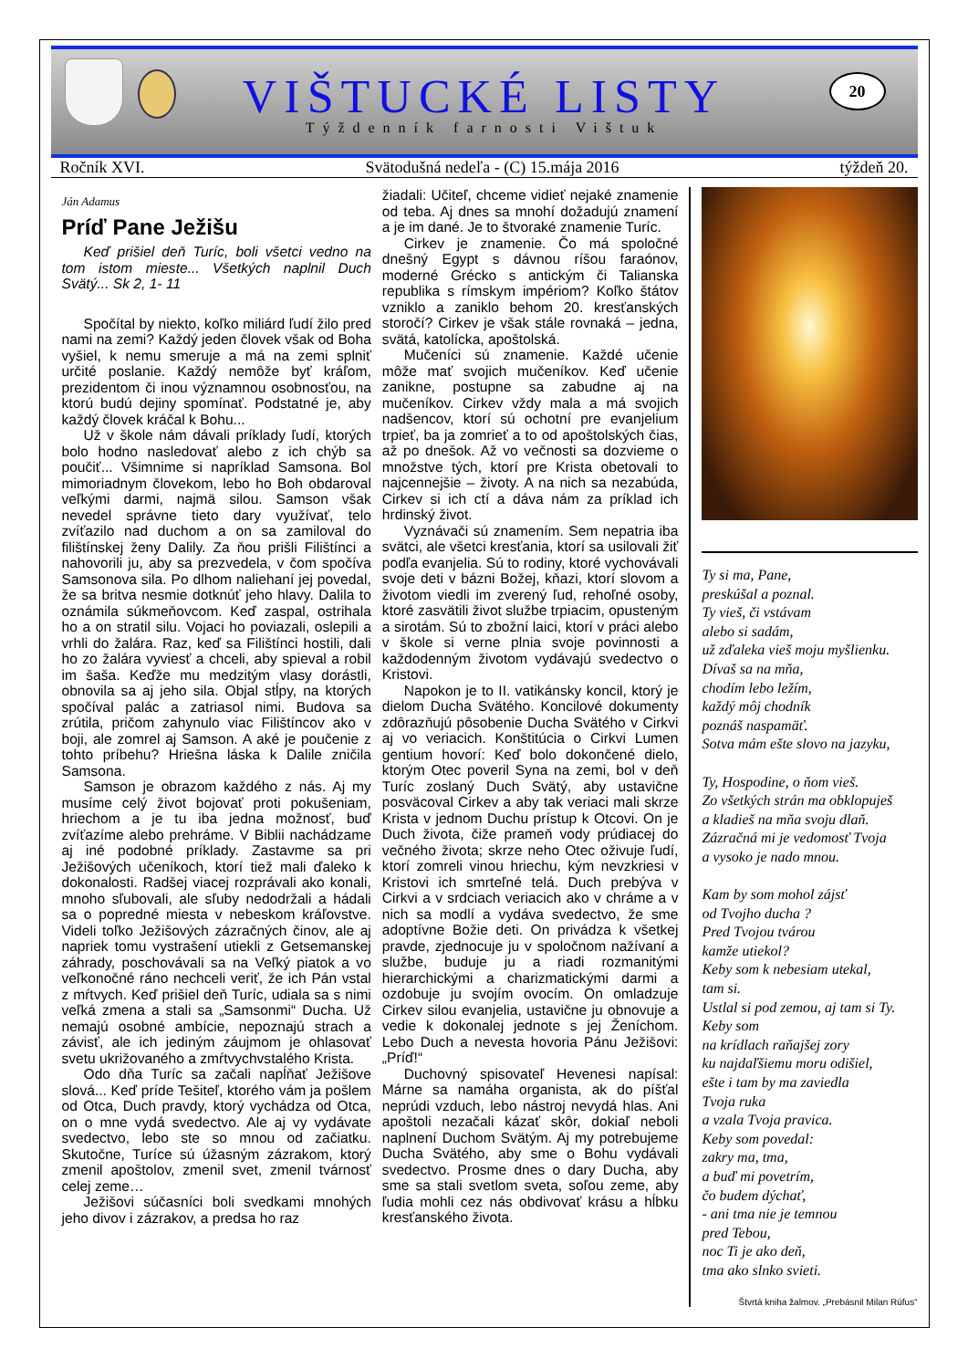VIŠTUCKÉ LISTY
Týždenník farnosti Vištuk
20
Ročník XVI. Svätodušná nedeľa - (C) 15.mája 2016 týždeň 20.
Ján Adamus
Príď Pane Ježišu
Keď prišiel deň Turíc, boli všetci vedno na tom istom mieste... Všetkých naplnil Duch Svätý... Sk 2, 1- 11
Spočítal by niekto, koľko miliárd ľudí žilo pred nami na zemi? Každý jeden človek však od Boha vyšiel, k nemu smeruje a má na zemi splniť určité poslanie. Každý nemôže byť kráľom, prezidentom či inou významnou osobnosťou, na ktorú budú dejiny spomínať. Podstatné je, aby každý človek kráčal k Bohu...
Už v škole nám dávali príklady ľudí, ktorých bolo hodno nasledovať alebo z ich chýb sa poučiť... Všimnime si napríklad Samsona. Bol mimoriadnym človekom, lebo ho Boh obdaroval veľkými darmi, najmä silou. Samson však nevedel správne tieto dary využívať, telo zvíťazilo nad duchom a on sa zamiloval do filištínskej ženy Dalily. Za ňou prišli Filištínci a nahovorili ju, aby sa prezvedela, v čom spočíva Samsonova sila. Po dlhom naliehaní jej povedal, že sa britva nesmie dotknúť jeho hlavy. Dalila to oznámila súkmeňovcom. Keď zaspal, ostrihala ho a on stratil silu. Vojaci ho poviazali, oslepili a vrhli do žalára. Raz, keď sa Filištínci hostili, dali ho zo žalára vyviesť a chceli, aby spieval a robil im šaša. Keďže mu medzitým vlasy dorástli, obnovila sa aj jeho sila. Objal stĺpy, na ktorých spočíval palác a zatriasol nimi. Budova sa zrútila, pričom zahynulo viac Filištíncov ako v boji, ale zomrel aj Samson. A aké je poučenie z tohto príbehu? Hriešna láska k Dalile zničila Samsona.
Samson je obrazom každého z nás. Aj my musíme celý život bojovať proti pokušeniam, hriechom a je tu iba jedna možnosť, buď zvíťazíme alebo prehráme. V Biblii nachádzame aj iné podobné príklady. Zastavme sa pri Ježišových učeníkoch, ktorí tiež mali ďaleko k dokonalosti. Radšej viacej rozprávali ako konali, mnoho sľubovali, ale sľuby nedodržali a hádali sa o popredné miesta v nebeskom kráľovstve. Videli toľko Ježišových zázračných činov, ale aj napriek tomu vystrašení utiekli z Getsemanskej záhrady, poschovávali sa na Veľký piatok a vo veľkonočné ráno nechceli veriť, že ich Pán vstal z mŕtvych. Keď prišiel deň Turíc, udiala sa s nimi veľká zmena a stali sa „Samsonmi“ Ducha. Už nemajú osobné ambície, nepoznajú strach a závisť, ale ich jediným záujmom je ohlasovať svetu ukrižovaného a zmŕtvychvstalého Krista.
Odo dňa Turíc sa začali napĺňať Ježišove slová... Keď príde Tešiteľ, ktorého vám ja pošlem od Otca, Duch pravdy, ktorý vychádza od Otca, on o mne vydá svedectvo. Ale aj vy vydávate svedectvo, lebo ste so mnou od začiatku. Skutočne, Turíce sú úžasným zázrakom, ktorý zmenil apoštolov, zmenil svet, zmenil tvárnosť celej zeme…
Ježišovi súčasníci boli svedkami mnohých jeho divov i zázrakov, a predsa ho raz
žiadali: Učiteľ, chceme vidieť nejaké znamenie od teba. Aj dnes sa mnohí dožadujú znamení a je im dané. Je to štvoraké znamenie Turíc.
Cirkev je znamenie. Čo má spoločné dnešný Egypt s dávnou ríšou faraónov, moderné Grécko s antickým či Talianska republika s rímskym impériom? Koľko štátov vzniklo a zaniklo behom 20. kresťanských storočí? Cirkev je však stále rovnaká – jedna, svätá, katolícka, apoštolská.
Mučeníci sú znamenie. Každé učenie môže mať svojich mučeníkov. Keď učenie zanikne, postupne sa zabudne aj na mučeníkov. Cirkev vždy mala a má svojich nadšencov, ktorí sú ochotní pre evanjelium trpieť, ba ja zomrieť a to od apoštolských čias, až po dnešok. Až vo večnosti sa dozvieme o množstve tých, ktorí pre Krista obetovali to najcennejšie – životy. A na nich sa nezabúda, Cirkev si ich ctí a dáva nám za príklad ich hrdinský život.
Vyznávači sú znamením. Sem nepatria iba svätci, ale všetci kresťania, ktorí sa usilovali žiť podľa evanjelia. Sú to rodiny, ktoré vychovávali svoje deti v bázni Božej, kňazi, ktorí slovom a životom viedli im zverený ľud, rehoľné osoby, ktoré zasvätili život službe trpiacim, opusteným a sirotám. Sú to zbožní laici, ktorí v práci alebo v škole si verne plnia svoje povinnosti a každodenným životom vydávajú svedectvo o Kristovi.
Napokon je to II. vatikánsky koncil, ktorý je dielom Ducha Svätého. Koncilové dokumenty zdôrazňujú pôsobenie Ducha Svätého v Cirkvi aj vo veriacich. Konštitúcia o Cirkvi Lumen gentium hovorí: Keď bolo dokončené dielo, ktorým Otec poveril Syna na zemi, bol v deň Turíc zoslaný Duch Svätý, aby ustavične posväcoval Cirkev a aby tak veriaci mali skrze Krista v jednom Duchu prístup k Otcovi. On je Duch života, čiže prameň vody prúdiacej do večného života; skrze neho Otec oživuje ľudí, ktorí zomreli vinou hriechu, kým nevzkriesi v Kristovi ich smrteľné telá. Duch prebýva v Cirkvi a v srdciach veriacich ako v chráme a v nich sa modlí a vydáva svedectvo, že sme adoptívne Božie deti. On privádza k všetkej pravde, zjednocuje ju v spoločnom nažívaní a službe, buduje ju a riadi rozmanitými hierarchickými a charizmatickými darmi a ozdobuje ju svojím ovocím. On omladzuje Cirkev silou evanjelia, ustavične ju obnovuje a vedie k dokonalej jednote s jej Ženíchom. Lebo Duch a nevesta hovoria Pánu Ježišovi: „Príď!“
Duchovný spisovateľ Hevenesi napísal: Márne sa namáha organista, ak do píšťal neprúdi vzduch, lebo nástroj nevydá hlas. Ani apoštoli nezačali kázať skôr, dokiaľ neboli naplnení Duchom Svätým. Aj my potrebujeme Ducha Svätého, aby sme o Bohu vydávali svedectvo. Prosme dnes o dary Ducha, aby sme sa stali svetlom sveta, soľou zeme, aby ľudia mohli cez nás obdivovať krásu a hĺbku kresťanského života.
Ty si ma, Pane,
preskúšal a poznal.
Ty vieš, či vstávam
alebo si sadám,
už zďaleka vieš moju myšlienku.
Dívaš sa na mňa,
chodím lebo ležím,
každý môj chodník
poznáš naspamäť.
Sotva mám ešte slovo na jazyku,
Ty, Hospodine, o ňom vieš.
Zo všetkých strán ma obklopuješ
a kladieš na mňa svoju dlaň.
Zázračná mi je vedomosť Tvoja
a vysoko je nado mnou.
Kam by som mohol zájsť
od Tvojho ducha ?
Pred Tvojou tvárou
kamže utiekol?
Keby som k nebesiam utekal,
tam si.
Ustlal si pod zemou, aj tam si Ty.
Keby som
na krídlach raňajšej zory
ku najdaľšiemu moru odišiel,
ešte i tam by ma zaviedla
Tvoja ruka
a vzala Tvoja pravica.
Keby som povedal:
zakry ma, tma,
a buď mi povetrím,
čo budem dýchať,
- ani tma nie je temnou
pred Tebou,
noc Ti je ako deň,
tma ako slnko svieti.
Štvrtá kniha žalmov. „Prebásnil Milan Rúfus“